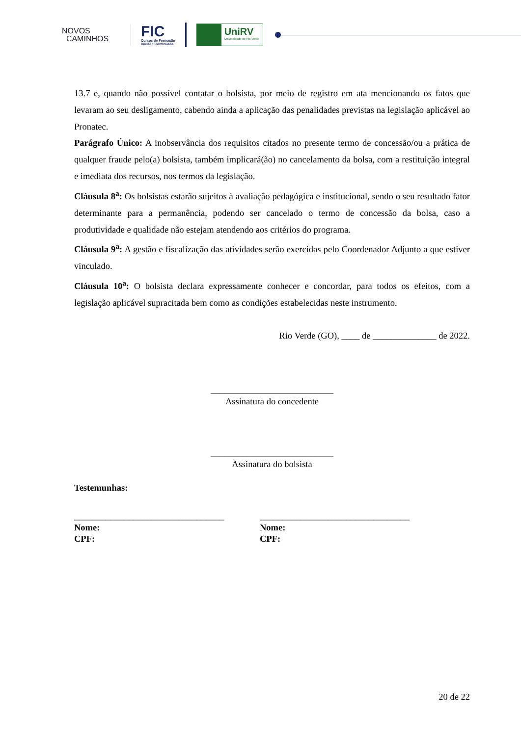NOVOS
CAMINHOS
FIC
Cursos de Formação
Inicial e Continuada
UniRV
Universidade de Rio Verde
13.7 e, quando não possível contatar o bolsista, por meio de registro em ata mencionando os fatos que levaram ao seu desligamento, cabendo ainda a aplicação das penalidades previstas na legislação aplicável ao Pronatec.
Parágrafo Único: A inobservância dos requisitos citados no presente termo de concessão/ou a prática de qualquer fraude pelo(a) bolsista, também implicará(ão) no cancelamento da bolsa, com a restituição integral e imediata dos recursos, nos termos da legislação.
Cláusula 8<sup>a</sup>: Os bolsistas estarão sujeitos à avaliação pedagógica e institucional, sendo o seu resultado fator determinante para a permanência, podendo ser cancelado o termo de concessão da bolsa, caso a produtividade e qualidade não estejam atendendo aos critérios do programa.
Cláusula 9<sup>a</sup>: A gestão e fiscalização das atividades serão exercidas pelo Coordenador Adjunto a que estiver vinculado.
Cláusula 10<sup>a</sup>: O bolsista declara expressamente conhecer e concordar, para todos os efeitos, com a legislação aplicável supracitada bem como as condições estabelecidas neste instrumento.
Rio Verde (GO), ____ de ______________ de 2022.
___________________________
Assinatura do concedente
___________________________
Assinatura do bolsista
Testemunhas:
_________________________________
Nome:
CPF:
_________________________________
Nome:
CPF:
20 de 22